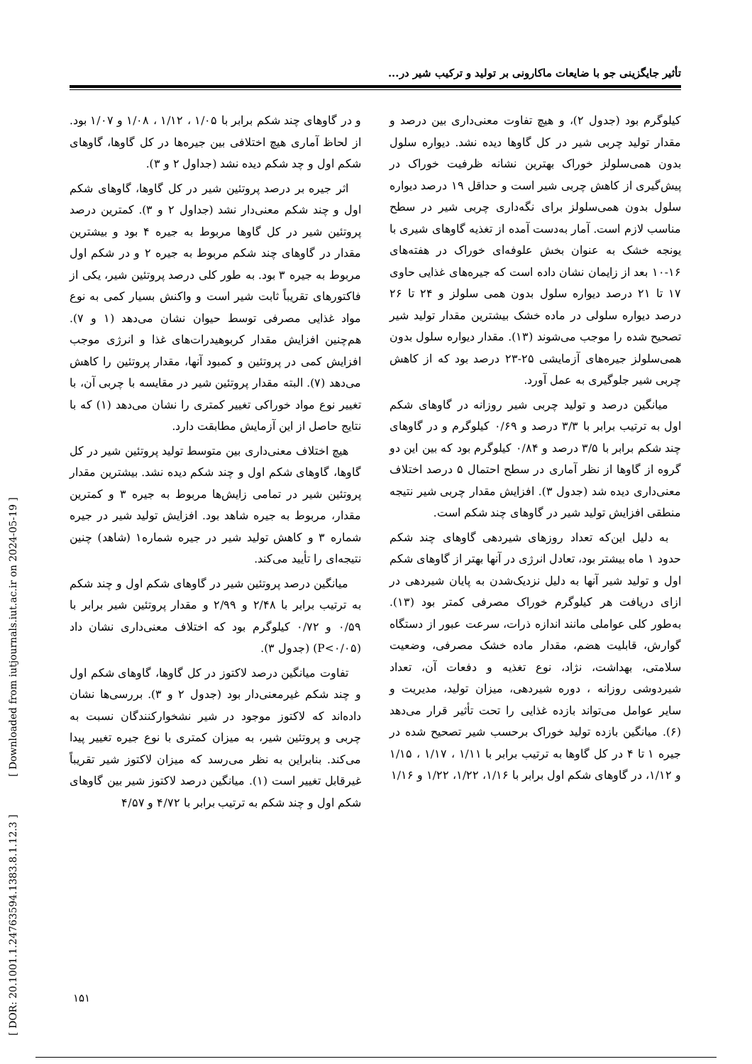تأثیر جایگزینی جو با ضایعات ماکارونی بر تولید و ترکیب شیر در...
کیلوگرم بود (جدول ۲)، و هیچ تفاوت معنی‌داری بین درصد و مقدار تولید چربی شیر در کل گاوها دیده نشد. دیواره سلول بدون همی‌سلولز خوراک بهترین نشانه ظرفیت خوراک در پیش‌گیری از کاهش چربی شیر است و حداقل ۱۹ درصد دیواره سلول بدون همی‌سلولز برای نگه‌داری چربی شیر در سطح مناسب لازم است. آمار به‌دست آمده از تغذیه گاوهای شیری با یونجه خشک به عنوان بخش علوفه‌ای خوراک در هفته‌های ۱۶-۱۰ بعد از زایمان نشان داده است که جیره‌های غذایی حاوی ۱۷ تا ۲۱ درصد دیواره سلول بدون همی سلولز و ۲۴ تا ۲۶ درصد دیواره سلولی در ماده خشک بیشترین مقدار تولید شیر تصحیح شده را موجب می‌شوند (۱۳). مقدار دیواره سلول بدون همی‌سلولز جیره‌های آزمایشی ۲۵-۲۳ درصد بود که از کاهش چربی شیر جلوگیری به عمل آورد.
میانگین درصد و تولید چربی شیر روزانه در گاوهای شکم اول به ترتیب برابر با ۳/۳ درصد و ۰/۶۹ کیلوگرم و در گاوهای چند شکم برابر با ۳/۵ درصد و ۰/۸۴ کیلوگرم بود که بین این دو گروه از گاوها از نظر آماری در سطح احتمال ۵ درصد اختلاف معنی‌داری دیده شد (جدول ۳). افزایش مقدار چربی شیر نتیجه منطقی افزایش تولید شیر در گاوهای چند شکم است.
به دلیل این‌که تعداد روزهای شیردهی گاوهای چند شکم حدود ۱ ماه بیشتر بود، تعادل انرژی در آنها بهتر از گاوهای شکم اول و تولید شیر آنها به دلیل نزدیک‌شدن به پایان شیردهی در ازای دریافت هر کیلوگرم خوراک مصرفی کمتر بود (۱۳). به‌طور کلی عواملی مانند اندازه ذرات، سرعت عبور از دستگاه گوارش، قابلیت هضم، مقدار ماده خشک مصرفی، وضعیت سلامتی، بهداشت، نژاد، نوع تغذیه و دفعات آن، تعداد شیردوشی روزانه ، دوره شیردهی، میزان تولید، مدیریت و سایر عوامل می‌تواند بازده غذایی را تحت تأثیر قرار می‌دهد (۶). میانگین بازده تولید خوراک برحسب شیر تصحیح شده در جیره ۱ تا ۴ در کل گاوها به ترتیب برابر با ۱/۱۱ ، ۱/۱۷ ، ۱/۱۵ و ۱/۱۲، در گاوهای شکم اول برابر با ۱/۱۶، ۱/۲۲، ۱/۲۲ و ۱/۱۶
و در گاوهای چند شکم برابر با ۱/۰۵ ، ۱/۱۲ ، ۱/۰۸ و ۱/۰۷ بود. از لحاظ آماری هیچ اختلافی بین جیره‌ها در کل گاوها، گاوهای شکم اول و چد شکم دیده نشد (جداول ۲ و ۳).
اثر جیره بر درصد پروتئین شیر در کل گاوها، گاوهای شکم اول و چند شکم معنی‌دار نشد (جداول ۲ و ۳). کمترین درصد پروتئین شیر در کل گاوها مربوط به جیره ۴ بود و بیشترین مقدار در گاوهای چند شکم مربوط به جیره ۲ و در شکم اول مربوط به جیره ۳ بود. به طور کلی درصد پروتئین شیر، یکی از فاکتورهای تقریباً ثابت شیر است و واکنش بسیار کمی به نوع مواد غذایی مصرفی توسط حیوان نشان می‌دهد (۱ و ۷). هم‌چنین افزایش مقدار کربوهیدرات‌های غذا و انرژی موجب افزایش کمی در پروتئین و کمبود آنها، مقدار پروتئین را کاهش می‌دهد (۷). البته مقدار پروتئین شیر در مقایسه با چربی آن، با تغییر نوع مواد خوراکی تغییر کمتری را نشان می‌دهد (۱) که با نتایج حاصل از این آزمایش مطابقت دارد.
هیچ اختلاف معنی‌داری بین متوسط تولید پروتئین شیر در کل گاوها، گاوهای شکم اول و چند شکم دیده نشد. بیشترین مقدار پروتئین شیر در تمامی زایش‌ها مربوط به جیره ۳ و کمترین مقدار، مربوط به جیره شاهد بود. افزایش تولید شیر در جیره شماره ۳ و کاهش تولید شیر در جیره شماره۱ (شاهد) چنین نتیجه‌ای را تأیید می‌کند.
میانگین درصد پروتئین شیر در گاوهای شکم اول و چند شکم به ترتیب برابر با ۲/۴۸ و ۲/۹۹ و مقدار پروتئین شیر برابر با ۰/۵۹ و ۰/۷۲ کیلوگرم بود که اختلاف معنی‌داری نشان داد (P<۰/۰۵) (جدول ۳).
تفاوت میانگین درصد لاکتوز در کل گاوها، گاوهای شکم اول و چند شکم غیرمعنی‌دار بود (جدول ۲ و ۳). بررسی‌ها نشان داده‌اند که لاکتوز موجود در شیر نشخوارکنندگان نسبت به چربی و پروتئین شیر، به میزان کمتری با نوع جیره تغییر پیدا می‌کند. بنابراین به نظر می‌رسد که میزان لاکتوز شیر تقریباً غیرقابل تغییر است (۱). میانگین درصد لاکتوز شیر بین گاوهای شکم اول و چند شکم به ترتیب برابر با ۴/۷۲ و ۴/۵۷
[ DOR: 20.1001.1.24763594.1383.8.1.12.3 ] [ Downloaded from iutjournals.iut.ac.ir on 2024-05-19 ]
۱۵۱